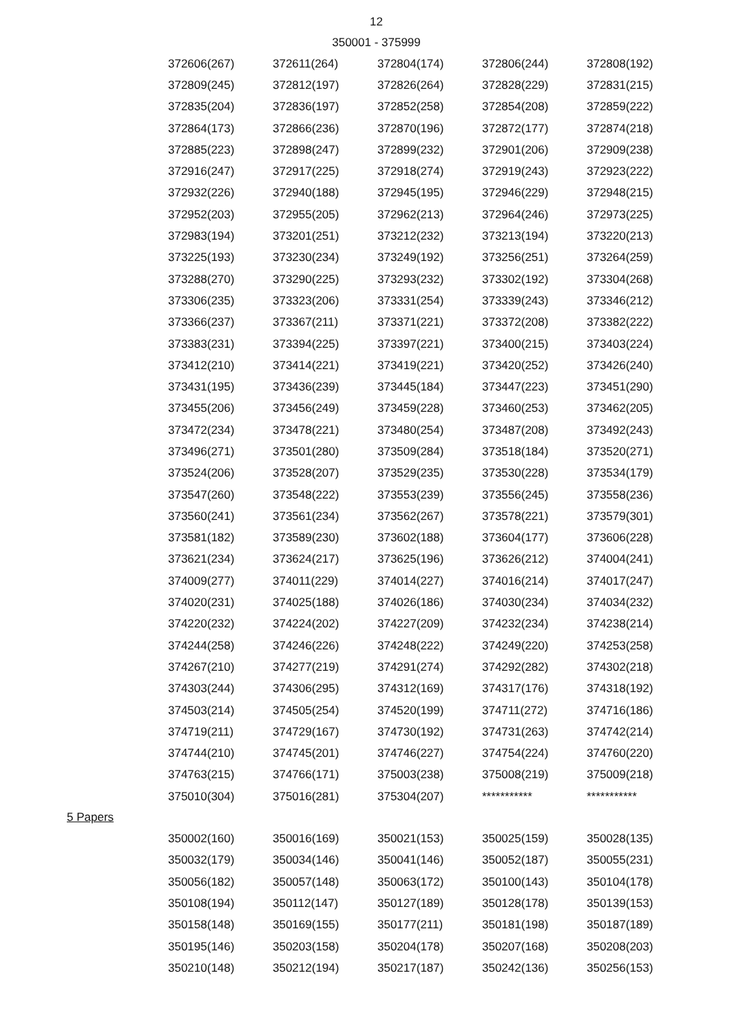12
350001 - 375999
| 372606(267) | 372611(264) | 372804(174) | 372806(244) | 372808(192) |
| 372809(245) | 372812(197) | 372826(264) | 372828(229) | 372831(215) |
| 372835(204) | 372836(197) | 372852(258) | 372854(208) | 372859(222) |
| 372864(173) | 372866(236) | 372870(196) | 372872(177) | 372874(218) |
| 372885(223) | 372898(247) | 372899(232) | 372901(206) | 372909(238) |
| 372916(247) | 372917(225) | 372918(274) | 372919(243) | 372923(222) |
| 372932(226) | 372940(188) | 372945(195) | 372946(229) | 372948(215) |
| 372952(203) | 372955(205) | 372962(213) | 372964(246) | 372973(225) |
| 372983(194) | 373201(251) | 373212(232) | 373213(194) | 373220(213) |
| 373225(193) | 373230(234) | 373249(192) | 373256(251) | 373264(259) |
| 373288(270) | 373290(225) | 373293(232) | 373302(192) | 373304(268) |
| 373306(235) | 373323(206) | 373331(254) | 373339(243) | 373346(212) |
| 373366(237) | 373367(211) | 373371(221) | 373372(208) | 373382(222) |
| 373383(231) | 373394(225) | 373397(221) | 373400(215) | 373403(224) |
| 373412(210) | 373414(221) | 373419(221) | 373420(252) | 373426(240) |
| 373431(195) | 373436(239) | 373445(184) | 373447(223) | 373451(290) |
| 373455(206) | 373456(249) | 373459(228) | 373460(253) | 373462(205) |
| 373472(234) | 373478(221) | 373480(254) | 373487(208) | 373492(243) |
| 373496(271) | 373501(280) | 373509(284) | 373518(184) | 373520(271) |
| 373524(206) | 373528(207) | 373529(235) | 373530(228) | 373534(179) |
| 373547(260) | 373548(222) | 373553(239) | 373556(245) | 373558(236) |
| 373560(241) | 373561(234) | 373562(267) | 373578(221) | 373579(301) |
| 373581(182) | 373589(230) | 373602(188) | 373604(177) | 373606(228) |
| 373621(234) | 373624(217) | 373625(196) | 373626(212) | 374004(241) |
| 374009(277) | 374011(229) | 374014(227) | 374016(214) | 374017(247) |
| 374020(231) | 374025(188) | 374026(186) | 374030(234) | 374034(232) |
| 374220(232) | 374224(202) | 374227(209) | 374232(234) | 374238(214) |
| 374244(258) | 374246(226) | 374248(222) | 374249(220) | 374253(258) |
| 374267(210) | 374277(219) | 374291(274) | 374292(282) | 374302(218) |
| 374303(244) | 374306(295) | 374312(169) | 374317(176) | 374318(192) |
| 374503(214) | 374505(254) | 374520(199) | 374711(272) | 374716(186) |
| 374719(211) | 374729(167) | 374730(192) | 374731(263) | 374742(214) |
| 374744(210) | 374745(201) | 374746(227) | 374754(224) | 374760(220) |
| 374763(215) | 374766(171) | 375003(238) | 375008(219) | 375009(218) |
| 375010(304) | 375016(281) | 375304(207) | *********** | *********** |
5 Papers
| 350002(160) | 350016(169) | 350021(153) | 350025(159) | 350028(135) |
| 350032(179) | 350034(146) | 350041(146) | 350052(187) | 350055(231) |
| 350056(182) | 350057(148) | 350063(172) | 350100(143) | 350104(178) |
| 350108(194) | 350112(147) | 350127(189) | 350128(178) | 350139(153) |
| 350158(148) | 350169(155) | 350177(211) | 350181(198) | 350187(189) |
| 350195(146) | 350203(158) | 350204(178) | 350207(168) | 350208(203) |
| 350210(148) | 350212(194) | 350217(187) | 350242(136) | 350256(153) |